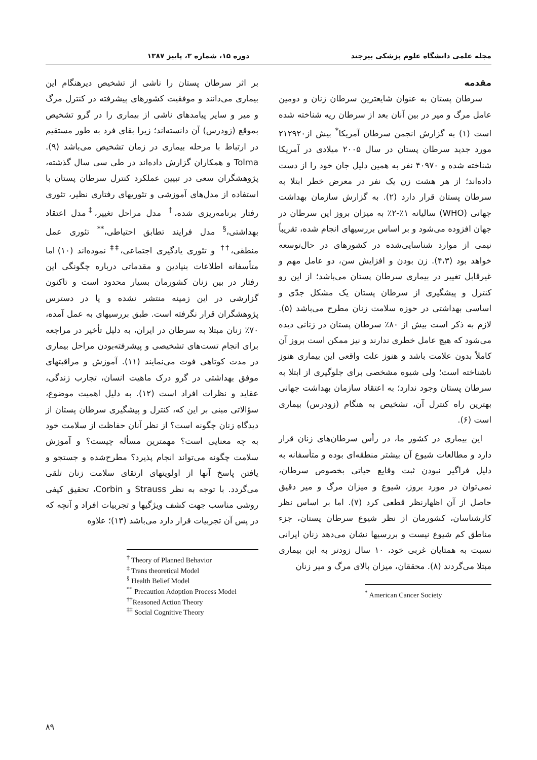مجله علمی دانشگاه علوم پزشکی بیرجند دوره ۱۵، شماره ۳، پاییز ۱۳۸۷
مقدمه
سرطان پستان به عنوان شایعترین سرطان زنان و دومین عامل مرگ و میر در بین آنان بعد از سرطان ریه شناخته شده است (۱) به گزارش انجمن سرطان آمریکا<sup>*</sup> بیش از۲۱۲۹۲۰ مورد جدید سرطان پستان در سال ۲۰۰۵ میلادی در آمریکا شناخته شده و ۴۰۹۷۰ نفر به همین دلیل جان خود را از دست داده‌اند؛ از هر هشت زن یک نفر در معرض خطر ابتلا به سرطان پستان قرار دارد (۲). به گزارش سازمان بهداشت جهانی (WHO) سالیانه ۱٪-۲٪ به میزان بروز این سرطان در جهان افزوده می‌شود و بر اساس بررسیهای انجام شده، تقریباً نیمی از موارد شناسایی‌شده در کشورهای در حال‌توسعه خواهد بود (۴،۳). زن بودن و افزایش سن، دو عامل مهم و غیرقابل تغییر در بیماری سرطان پستان می‌باشد؛ از این رو کنترل و پیشگیری از سرطان پستان یک مشکل جدّی و اساسی بهداشتی در حوزه سلامت زنان مطرح می‌باشد (۵). لازم به ذکر است بیش از ۸۰٪ سرطان پستان در زنانی دیده می‌شود که هیچ عامل خطری ندارند و نیز ممکن است بروز آن کاملاً بدون علامت باشد و هنوز علت واقعی این بیماری هنوز ناشناخته است؛ ولی شیوه مشخصی برای جلوگیری از ابتلا به سرطان پستان وجود ندارد؛ به اعتقاد سازمان بهداشت جهانی بهترین راه کنترل آن، تشخیص به هنگام (زودرس) بیماری است (۶).
این بیماری در کشور ما، در رأس سرطان‌های زنان قرار دارد و مطالعات شیوع آن بیشتر منطقه‌ای بوده و متأسفانه به دلیل فراگیر نبودن ثبت وقایع حیاتی بخصوص سرطان، نمی‌توان در مورد بروز، شیوع و میزان مرگ و میر دقیق حاصل از آن اظهارنظر قطعی کرد (۷). اما بر اساس نظر کارشناسان، کشورمان از نظر شیوع سرطان پستان، جزء مناطق کم شیوع نیست و بررسیها نشان می‌دهد زنان ایرانی نسبت به همتایان غربی خود، ۱۰ سال زودتر به این بیماری مبتلا می‌گردند (۸). محققان، میزان بالای مرگ و میر زنان
<sup>*</sup> American Cancer Society
بر اثر سرطان پستان را ناشی از تشخیص دیرهنگام این بیماری می‌دانند و موفقیت کشورهای پیشرفته در کنترل مرگ و میر و سایر پیامدهای ناشی از بیماری را در گرو تشخیص بموقع (زودرس) آن دانسته‌اند؛ زیرا بقای فرد به طور مستقیم در ارتباط با مرحله بیماری در زمان تشخیص می‌باشد (۹). Tolma و همکاران گزارش داده‌اند در طی سی سال گذشته، پژوهشگران سعی در تبیین عملکرد کنترل سرطان پستان با استفاده از مدل‌های آموزشی و تئوریهای رفتاری نظیر، تئوری رفتار برنامه‌ریزی شده،<sup>†</sup> مدل مراحل تغییر،<sup>‡</sup> مدل اعتقاد بهداشتی،<sup>§</sup> مدل فرایند تطابق احتیاطی،<sup>**</sup> تئوری عمل منطقی،<sup>††</sup> و تئوری یادگیری اجتماعی،<sup>‡‡</sup> نموده‌اند (۱۰) اما متأسفانه اطلاعات بنیادین و مقدماتی درباره چگونگی این رفتار در بین زنان کشورمان بسیار محدود است و تاکنون گزارشی در این زمینه منتشر نشده و یا در دسترس پژوهشگران قرار نگرفته است. طبق بررسیهای به عمل آمده، ۷۰٪ زنان مبتلا به سرطان در ایران، به دلیل تأخیر در مراجعه برای انجام تست‌های تشخیصی و پیشرفته‌بودن مراحل بیماری در مدت کوتاهی فوت می‌نمایند (۱۱). آموزش و مراقبتهای موفق بهداشتی در گرو درک ماهیت انسان، تجارب زندگی، عقاید و نظرات افراد است (۱۲). به دلیل اهمیت موضوع، سؤالاتی مبنی بر این که، کنترل و پیشگیری سرطان پستان از دیدگاه زنان چگونه است؟ از نظر آنان حفاظت از سلامت خود به چه معنایی است؟ مهمترین مسأله چیست؟ و آموزش سلامت چگونه می‌تواند انجام پذیرد؟ مطرح‌شده و جستجو و یافتن پاسخ آنها از اولویتهای ارتقای سلامت زنان تلقی می‌گردد. با توجه به نظر Strauss و Corbin، تحقیق کیفی روشی مناسب جهت کشف ویژگیها و تجربیات افراد و آنچه که در پس آن تجربیات قرار دارد می‌باشد (۱۳)؛ علاوه
<sup>†</sup> Theory of Planned Behavior
<sup>‡</sup> Trans theoretical Model
<sup>§</sup> Health Belief Model
<sup>**</sup> Precaution Adoption Process Model
<sup>††</sup> Reasoned Action Theory
<sup>‡‡</sup> Social Cognitive Theory
۸۹